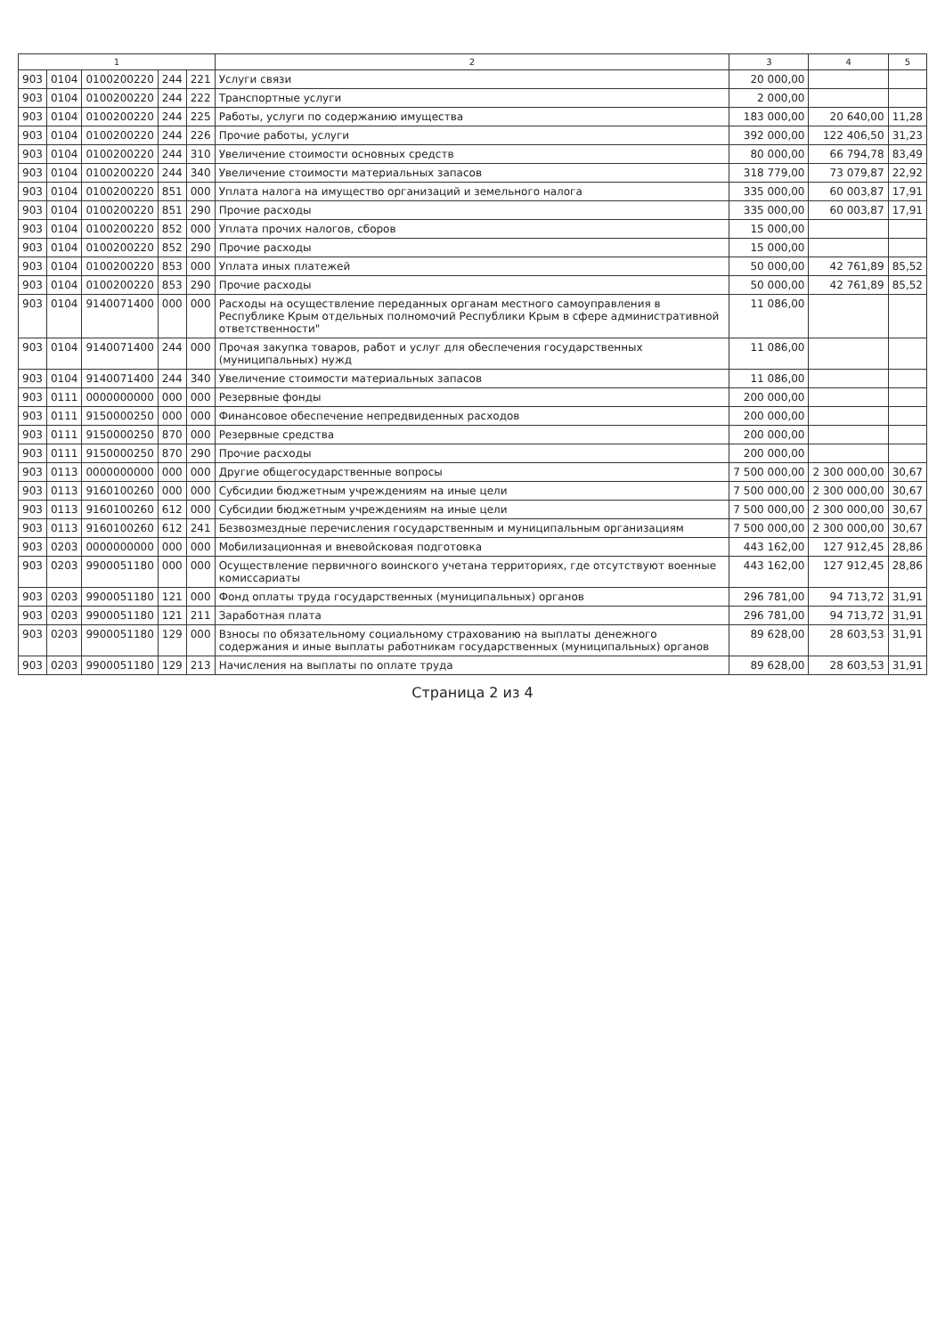| 1 | | | | | 2 | 3 | 4 | 5 |
| --- | --- | --- | --- | --- | --- | --- | --- | --- |
| 903 | 0104 | 0100200220 | 244 | 221 | Услуги связи | 20 000,00 | | |
| 903 | 0104 | 0100200220 | 244 | 222 | Транспортные услуги | 2 000,00 | | |
| 903 | 0104 | 0100200220 | 244 | 225 | Работы, услуги по содержанию имущества | 183 000,00 | 20 640,00 | 11,28 |
| 903 | 0104 | 0100200220 | 244 | 226 | Прочие работы, услуги | 392 000,00 | 122 406,50 | 31,23 |
| 903 | 0104 | 0100200220 | 244 | 310 | Увеличение стоимости основных средств | 80 000,00 | 66 794,78 | 83,49 |
| 903 | 0104 | 0100200220 | 244 | 340 | Увеличение стоимости материальных запасов | 318 779,00 | 73 079,87 | 22,92 |
| 903 | 0104 | 0100200220 | 851 | 000 | Уплата налога на имущество организаций и земельного налога | 335 000,00 | 60 003,87 | 17,91 |
| 903 | 0104 | 0100200220 | 851 | 290 | Прочие расходы | 335 000,00 | 60 003,87 | 17,91 |
| 903 | 0104 | 0100200220 | 852 | 000 | Уплата прочих налогов, сборов | 15 000,00 | | |
| 903 | 0104 | 0100200220 | 852 | 290 | Прочие расходы | 15 000,00 | | |
| 903 | 0104 | 0100200220 | 853 | 000 | Уплата иных платежей | 50 000,00 | 42 761,89 | 85,52 |
| 903 | 0104 | 0100200220 | 853 | 290 | Прочие расходы | 50 000,00 | 42 761,89 | 85,52 |
| 903 | 0104 | 9140071400 | 000 | 000 | Расходы на осуществление переданных органам местного самоуправления в Республике Крым отдельных полномочий Республики Крым в сфере административной ответственности" | 11 086,00 | | |
| 903 | 0104 | 9140071400 | 244 | 000 | Прочая закупка товаров, работ и услуг для обеспечения государственных (муниципальных) нужд | 11 086,00 | | |
| 903 | 0104 | 9140071400 | 244 | 340 | Увеличение стоимости материальных запасов | 11 086,00 | | |
| 903 | 0111 | 0000000000 | 000 | 000 | Резервные фонды | 200 000,00 | | |
| 903 | 0111 | 9150000250 | 000 | 000 | Финансовое обеспечение непредвиденных расходов | 200 000,00 | | |
| 903 | 0111 | 9150000250 | 870 | 000 | Резервные средства | 200 000,00 | | |
| 903 | 0111 | 9150000250 | 870 | 290 | Прочие расходы | 200 000,00 | | |
| 903 | 0113 | 0000000000 | 000 | 000 | Другие общегосударственные вопросы | 7 500 000,00 | 2 300 000,00 | 30,67 |
| 903 | 0113 | 9160100260 | 000 | 000 | Субсидии бюджетным учреждениям на иные цели | 7 500 000,00 | 2 300 000,00 | 30,67 |
| 903 | 0113 | 9160100260 | 612 | 000 | Субсидии бюджетным учреждениям на иные цели | 7 500 000,00 | 2 300 000,00 | 30,67 |
| 903 | 0113 | 9160100260 | 612 | 241 | Безвозмездные перечисления государственным и муниципальным организациям | 7 500 000,00 | 2 300 000,00 | 30,67 |
| 903 | 0203 | 0000000000 | 000 | 000 | Мобилизационная и вневойсковая подготовка | 443 162,00 | 127 912,45 | 28,86 |
| 903 | 0203 | 9900051180 | 000 | 000 | Осуществление первичного воинского учетана территориях, где отсутствуют военные комиссариаты | 443 162,00 | 127 912,45 | 28,86 |
| 903 | 0203 | 9900051180 | 121 | 000 | Фонд оплаты труда государственных (муниципальных) органов | 296 781,00 | 94 713,72 | 31,91 |
| 903 | 0203 | 9900051180 | 121 | 211 | Заработная плата | 296 781,00 | 94 713,72 | 31,91 |
| 903 | 0203 | 9900051180 | 129 | 000 | Взносы по обязательному социальному страхованию на выплаты денежного содержания и иные выплаты работникам государственных (муниципальных) органов | 89 628,00 | 28 603,53 | 31,91 |
| 903 | 0203 | 9900051180 | 129 | 213 | Начисления на выплаты по оплате труда | 89 628,00 | 28 603,53 | 31,91 |
Страница 2 из 4